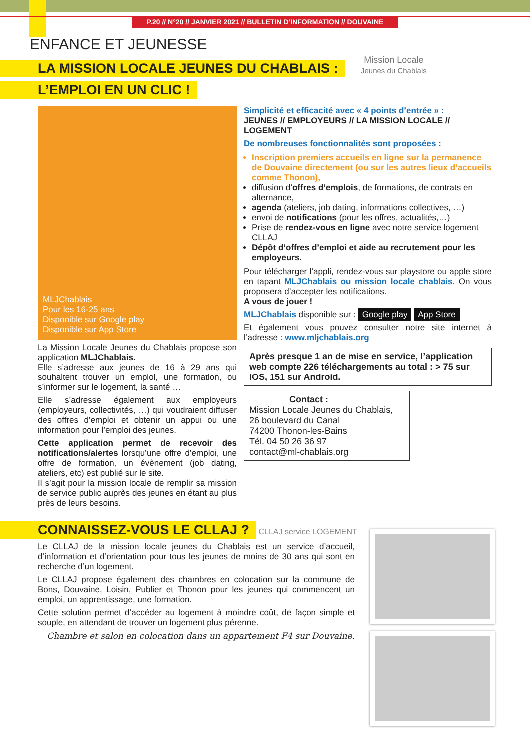P.20 // N°20 // JANVIER 2021 // BULLETIN D’INFORMATION // DOUVAINE
ENFANCE ET JEUNESSE
LA MISSION LOCALE JEUNES DU CHABLAIS :
L’EMPLOI EN UN CLIC !
Mission Locale
Jeunes du Chablais
MLJChablais
Pour les 16-25 ans
Disponible sur Google play
Disponible sur App Store
La Mission Locale Jeunes du Chablais propose son application MLJChablais.
Elle s’adresse aux jeunes de 16 à 29 ans qui souhaitent trouver un emploi, une formation, ou s’informer sur le logement, la santé …
Elle s’adresse également aux employeurs (employeurs, collectivités, …) qui voudraient diffuser des offres d’emploi et obtenir un appui ou une information pour l’emploi des jeunes.
Cette application permet de recevoir des notifications/alertes lorsqu’une offre d’emploi, une offre de formation, un évènement (job dating, ateliers, etc) est publié sur le site.
Il s’agit pour la mission locale de remplir sa mission de service public auprès des jeunes en étant au plus près de leurs besoins.
Simplicité et efficacité avec « 4 points d’entrée » :
JEUNES // EMPLOYEURS // LA MISSION LOCALE // LOGEMENT
De nombreuses fonctionnalités sont proposées :
Inscription premiers accueils en ligne sur la permanence de Douvaine directement (ou sur les autres lieux d’accueils comme Thonon),
diffusion d’offres d’emplois, de formations, de contrats en alternance,
agenda (ateliers, job dating, informations collectives, …)
envoi de notifications (pour les offres, actualités,…)
Prise de rendez-vous en ligne avec notre service logement CLLAJ
Dépôt d’offres d’emploi et aide au recrutement pour les employeurs.
Pour télécharger l’appli, rendez-vous sur playstore ou apple store en tapant MLJChablais ou mission locale chablais. On vous proposera d’accepter les notifications.
A vous de jouer !
MLJChablais disponible sur : Google play App Store
Et également vous pouvez consulter notre site internet à l’adresse : www.mljchablais.org
Après presque 1 an de mise en service, l’application web compte 226 téléchargements au total : > 75 sur IOS, 151 sur Android.
Contact :
Mission Locale Jeunes du Chablais,
26 boulevard du Canal
74200 Thonon-les-Bains
Tél. 04 50 26 36 97
contact@ml-chablais.org
CONNAISSEZ-VOUS LE CLLAJ ?
CLLAJ service LOGEMENT
Le CLLAJ de la mission locale jeunes du Chablais est un service d’accueil, d’information et d’orientation pour tous les jeunes de moins de 30 ans qui sont en recherche d’un logement.
Le CLLAJ propose également des chambres en colocation sur la commune de Bons, Douvaine, Loisin, Publier et Thonon pour les jeunes qui commencent un emploi, un apprentissage, une formation.
Cette solution permet d’accéder au logement à moindre coût, de façon simple et souple, en attendant de trouver un logement plus pérenne.
Chambre et salon en colocation dans un appartement F4 sur Douvaine.